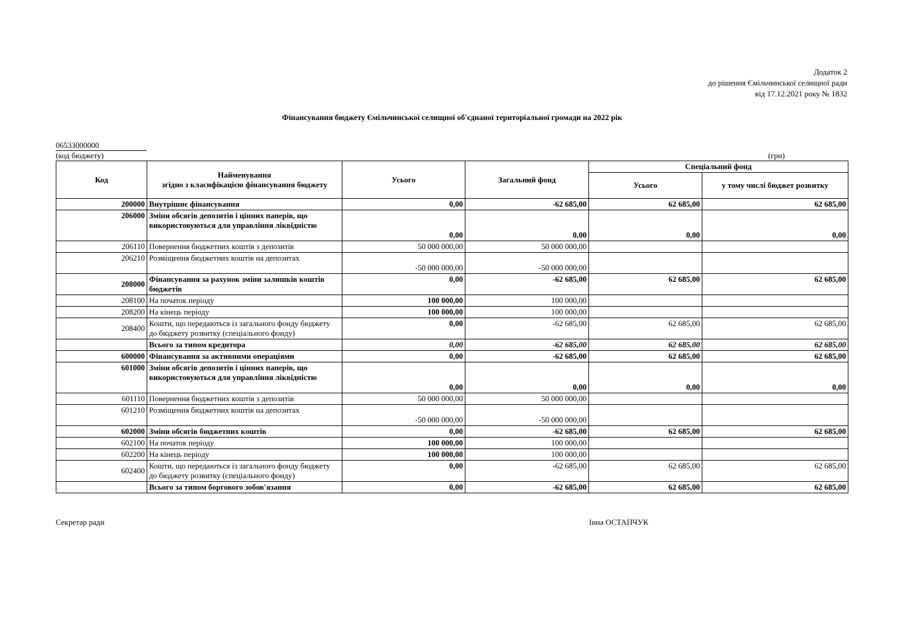Додаток 2
до рішення Ємільчинської селищної ради
від 17.12.2021 року № 1832
Фінансування бюджету Ємільчинської селищної об'єднаної територіальної громади на 2022 рік
06533000000
(код бюджету) (грн)
| Код | Найменування згідно з класифікацією фінансування бюджету | Усього | Загальний фонд | Спеціальний фонд | |
| --- | --- | --- | --- | --- | --- |
| | | | | Усього | у тому числі бюджет розвитку |
| 200000 | Внутрішнє фінансування | 0,00 | -62 685,00 | 62 685,00 | 62 685,00 |
| 206000 | Зміни обсягів депозитів і цінних паперів, що використовуються для управління ліквідністю | 0,00 | 0,00 | 0,00 | 0,00 |
| 206110 | Повернення бюджетних коштів з депозитів | 50 000 000,00 | 50 000 000,00 | | |
| 206210 | Розміщення бюджетних коштів на депозитах | -50 000 000,00 | -50 000 000,00 | | |
| 208000 | Фінансування за рахунок зміни залишків коштів бюджетів | 0,00 | -62 685,00 | 62 685,00 | 62 685,00 |
| 208100 | На початок періоду | 100 000,00 | 100 000,00 | | |
| 208200 | На кінець періоду | 100 000,00 | 100 000,00 | | |
| 208400 | Кошти, що передаються із загального фонду бюджету до бюджету розвитку (спеціального фонду) | 0,00 | -62 685,00 | 62 685,00 | 62 685,00 |
| | Всього за типом кредитора | 0,00 | -62 685,00 | 62 685,00 | 62 685,00 |
| 600000 | Фінансування за активними операціями | 0,00 | -62 685,00 | 62 685,00 | 62 685,00 |
| 601000 | Зміни обсягів депозитів і цінних паперів, що використовуються для управління ліквідністю | 0,00 | 0,00 | 0,00 | 0,00 |
| 601110 | Повернення бюджетних коштів з депозитів | 50 000 000,00 | 50 000 000,00 | | |
| 601210 | Розміщення бюджетних коштів на депозитах | -50 000 000,00 | -50 000 000,00 | | |
| 602000 | Зміни обсягів бюджетних коштів | 0,00 | -62 685,00 | 62 685,00 | 62 685,00 |
| 602100 | На початок періоду | 100 000,00 | 100 000,00 | | |
| 602200 | На кінець періоду | 100 000,00 | 100 000,00 | | |
| 602400 | Кошти, що передаються із загального фонду бюджету до бюджету розвитку (спеціального фонду) | 0,00 | -62 685,00 | 62 685,00 | 62 685,00 |
| | Всього за типом боргового зобов'язання | 0,00 | -62 685,00 | 62 685,00 | 62 685,00 |
Секретар ради Інна ОСТАПЧУК